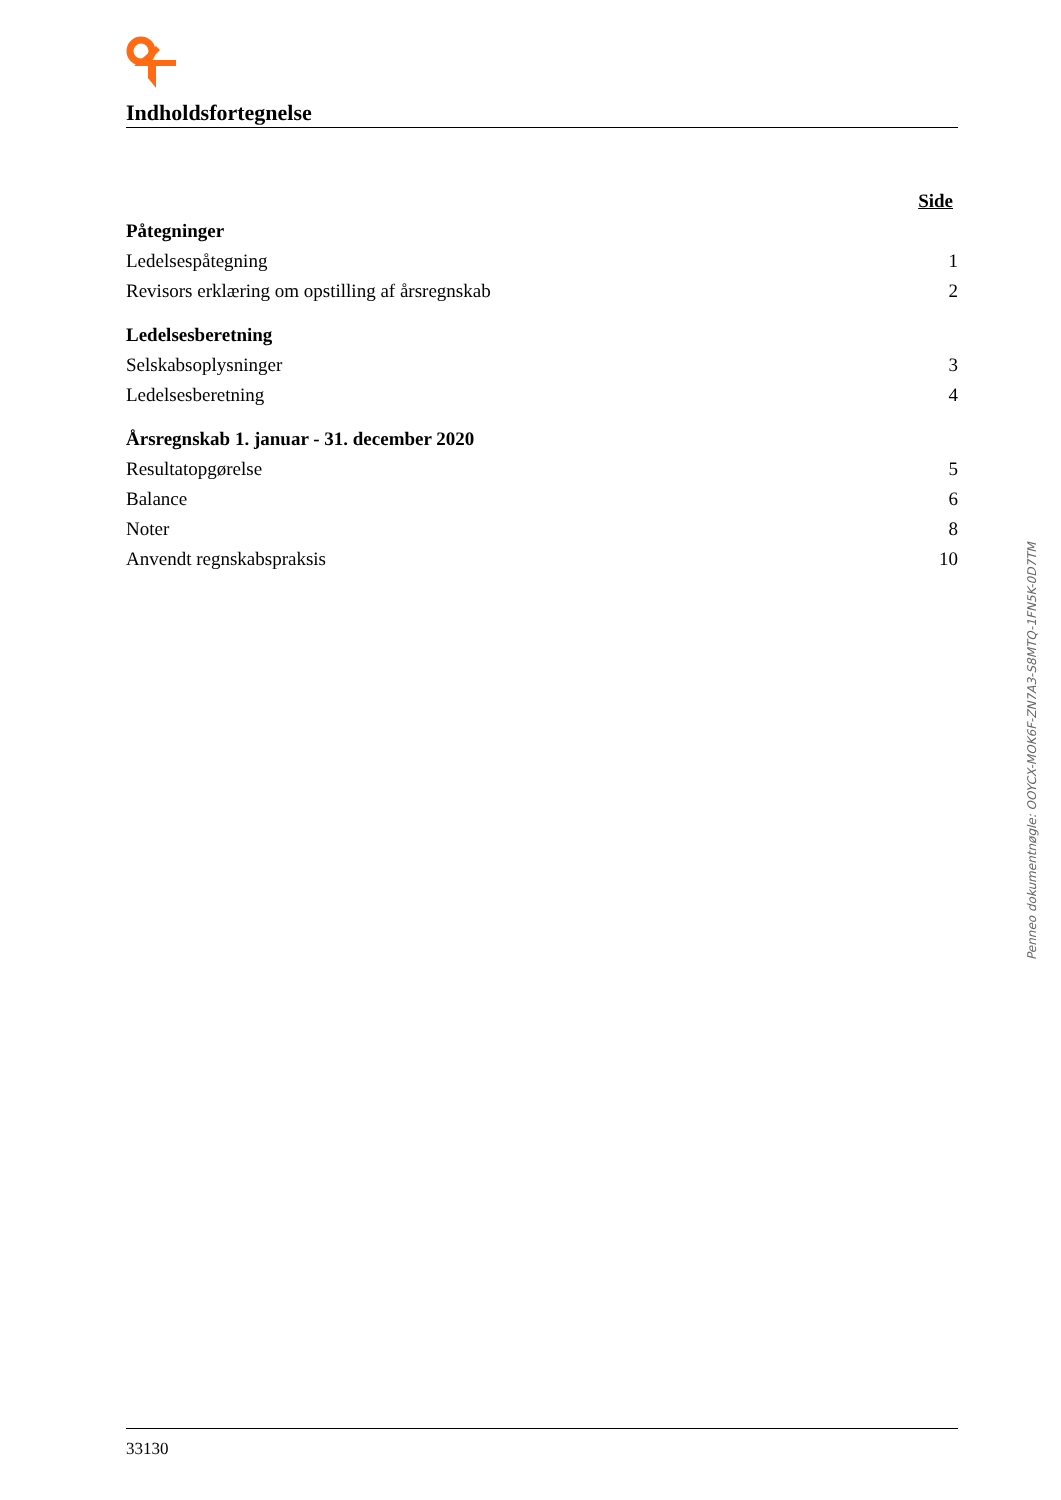Indholdsfortegnelse
| | Side |
| Påtegninger | |
| Ledelsespåtegning | 1 |
| Revisors erklæring om opstilling af årsregnskab | 2 |
| Ledelsesberetning | |
| Selskabsoplysninger | 3 |
| Ledelsesberetning | 4 |
| Årsregnskab 1. januar - 31. december 2020 | |
| Resultatopgørelse | 5 |
| Balance | 6 |
| Noter | 8 |
| Anvendt regnskabspraksis | 10 |
Penneo dokumentnøgle: OOYCX-MOK6F-ZN7A3-S8MTQ-1FN5K-0D7TM
33130